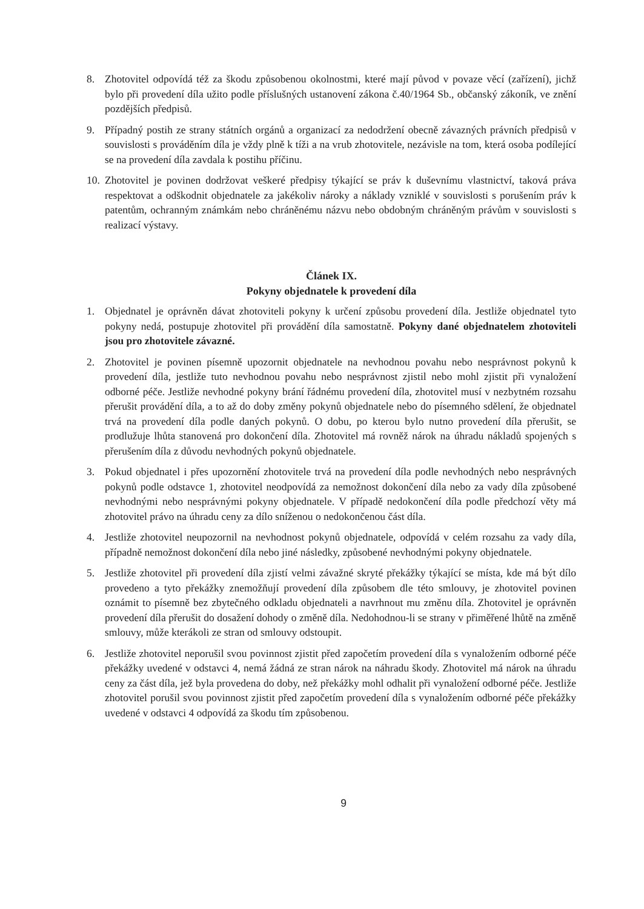8. Zhotovitel odpovídá též za škodu způsobenou okolnostmi, které mají původ v povaze věcí (zařízení), jichž bylo při provedení díla užito podle příslušných ustanovení zákona č.40/1964 Sb., občanský zákoník, ve znění pozdějších předpisů.
9. Případný postih ze strany státních orgánů a organizací za nedodržení obecně závazných právních předpisů v souvislosti s prováděním díla je vždy plně k tíži a na vrub zhotovitele, nezávisle na tom, která osoba podílející se na provedení díla zavdala k postihu příčinu.
10.
Zhotovitel je povinen dodržovat veškeré předpisy týkající se práv k duševnímu vlastnictví, taková práva respektovat a odškodnit objednatele za jakékoliv nároky a náklady vzniklé v souvislosti s porušením práv k patentům, ochranným známkám nebo chráněnému názvu nebo obdobným chráněným právům v souvislosti s realizací výstavy.
Článek IX.
Pokyny objednatele k provedení díla
1. Objednatel je oprávněn dávat zhotoviteli pokyny k určení způsobu provedení díla. Jestliže objednatel tyto pokyny nedá, postupuje zhotovitel při provádění díla samostatně. Pokyny dané objednatelem zhotoviteli jsou pro zhotovitele závazné.
2. Zhotovitel je povinen písemně upozornit objednatele na nevhodnou povahu nebo nesprávnost pokynů k provedení díla, jestliže tuto nevhodnou povahu nebo nesprávnost zjistil nebo mohl zjistit při vynaložení odborné péče. Jestliže nevhodné pokyny brání řádnému provedení díla, zhotovitel musí v nezbytném rozsahu přerušit provádění díla, a to až do doby změny pokynů objednatele nebo do písemného sdělení, že objednatel trvá na provedení díla podle daných pokynů. O dobu, po kterou bylo nutno provedení díla přerušit, se prodlužuje lhůta stanovená pro dokončení díla. Zhotovitel má rovněž nárok na úhradu nákladů spojených s přerušením díla z důvodu nevhodných pokynů objednatele.
3. Pokud objednatel i přes upozornění zhotovitele trvá na provedení díla podle nevhodných nebo nesprávných pokynů podle odstavce 1, zhotovitel neodpovídá za nemožnost dokončení díla nebo za vady díla způsobené nevhodnými nebo nesprávnými pokyny objednatele. V případě nedokončení díla podle předchozí věty má zhotovitel právo na úhradu ceny za dílo sníženou o nedokončenou část díla.
4. Jestliže zhotovitel neupozornil na nevhodnost pokynů objednatele, odpovídá v celém rozsahu za vady díla, případně nemožnost dokončení díla nebo jiné následky, způsobené nevhodnými pokyny objednatele.
5. Jestliže zhotovitel při provedení díla zjistí velmi závažné skryté překážky týkající se místa, kde má být dílo provedeno a tyto překážky znemožňují provedení díla způsobem dle této smlouvy, je zhotovitel povinen oznámit to písemně bez zbytečného odkladu objednateli a navrhnout mu změnu díla. Zhotovitel je oprávněn provedení díla přerušit do dosažení dohody o změně díla. Nedohodnou-li se strany v přiměřené lhůtě na změně smlouvy, může kterákoli ze stran od smlouvy odstoupit.
6. Jestliže zhotovitel neporušil svou povinnost zjistit před započetím provedení díla s vynaložením odborné péče překážky uvedené v odstavci 4, nemá žádná ze stran nárok na náhradu škody. Zhotovitel má nárok na úhradu ceny za část díla, jež byla provedena do doby, než překážky mohl odhalit při vynaložení odborné péče. Jestliže zhotovitel porušil svou povinnost zjistit před započetím provedení díla s vynaložením odborné péče překážky uvedené v odstavci 4 odpovídá za škodu tím způsobenou.
9